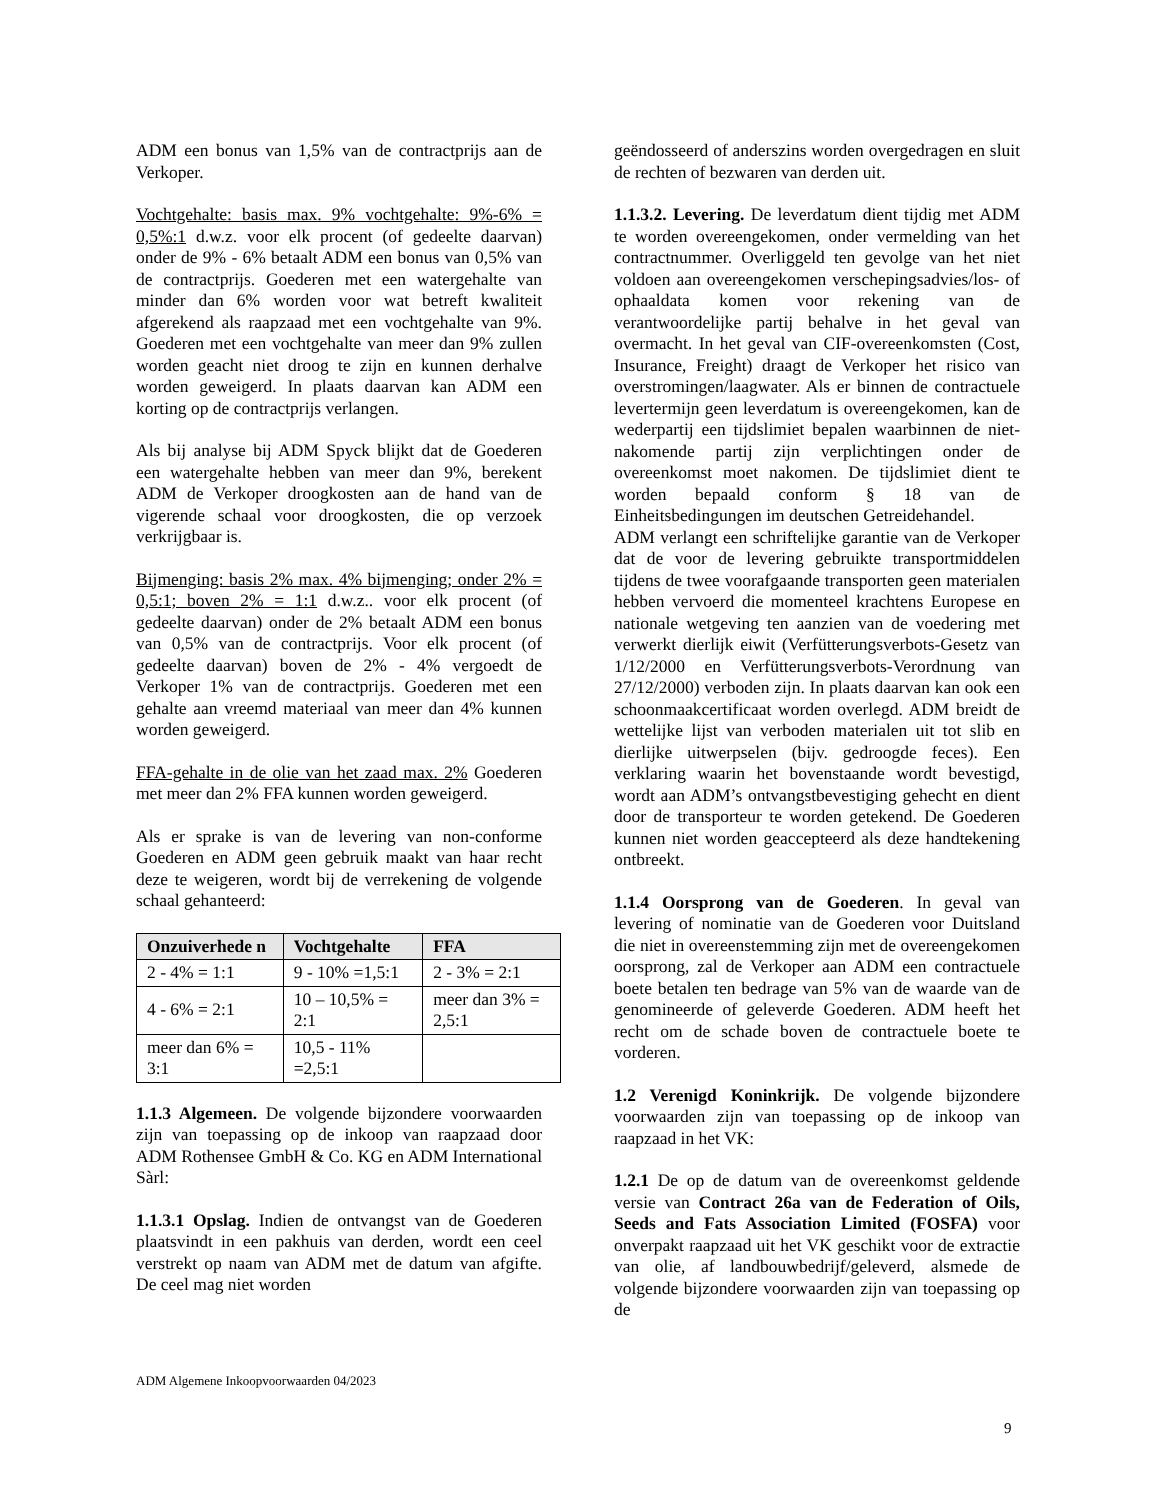ADM een bonus van 1,5% van de contractprijs aan de Verkoper.
Vochtgehalte: basis max. 9% vochtgehalte: 9%-6% = 0,5%:1 d.w.z. voor elk procent (of gedeelte daarvan) onder de 9% - 6% betaalt ADM een bonus van 0,5% van de contractprijs. Goederen met een watergehalte van minder dan 6% worden voor wat betreft kwaliteit afgerekend als raapzaad met een vochtgehalte van 9%. Goederen met een vochtgehalte van meer dan 9% zullen worden geacht niet droog te zijn en kunnen derhalve worden geweigerd. In plaats daarvan kan ADM een korting op de contractprijs verlangen.
Als bij analyse bij ADM Spyck blijkt dat de Goederen een watergehalte hebben van meer dan 9%, berekent ADM de Verkoper droogkosten aan de hand van de vigerende schaal voor droogkosten, die op verzoek verkrijgbaar is.
Bijmenging: basis 2% max. 4% bijmenging; onder 2% = 0,5:1; boven 2% = 1:1 d.w.z.. voor elk procent (of gedeelte daarvan) onder de 2% betaalt ADM een bonus van 0,5% van de contractprijs. Voor elk procent (of gedeelte daarvan) boven de 2% - 4% vergoedt de Verkoper 1% van de contractprijs. Goederen met een gehalte aan vreemd materiaal van meer dan 4% kunnen worden geweigerd.
FFA-gehalte in de olie van het zaad max. 2% Goederen met meer dan 2% FFA kunnen worden geweigerd.
Als er sprake is van de levering van non-conforme Goederen en ADM geen gebruik maakt van haar recht deze te weigeren, wordt bij de verrekening de volgende schaal gehanteerd:
| Onzuiverhede n | Vochtgehalte | FFA |
| --- | --- | --- |
| 2 - 4% = 1:1 | 9 - 10% =1,5:1 | 2 - 3% = 2:1 |
| 4 - 6% = 2:1 | 10 – 10,5% = 2:1 | meer dan 3% = 2,5:1 |
| meer dan 6% = 3:1 | 10,5 - 11% =2,5:1 | |
1.1.3 Algemeen. De volgende bijzondere voorwaarden zijn van toepassing op de inkoop van raapzaad door ADM Rothensee GmbH & Co. KG en ADM International Sàrl:
1.1.3.1 Opslag. Indien de ontvangst van de Goederen plaatsvindt in een pakhuis van derden, wordt een ceel verstrekt op naam van ADM met de datum van afgifte. De ceel mag niet worden
geëndosseerd of anderszins worden overgedragen en sluit de rechten of bezwaren van derden uit.
1.1.3.2. Levering. De leverdatum dient tijdig met ADM te worden overeengekomen, onder vermelding van het contractnummer. Overliggeld ten gevolge van het niet voldoen aan overeengekomen verschepingsadvies/los- of ophaaldata komen voor rekening van de verantwoordelijke partij behalve in het geval van overmacht. In het geval van CIF-overeenkomsten (Cost, Insurance, Freight) draagt de Verkoper het risico van overstromingen/laagwater. Als er binnen de contractuele levertermijn geen leverdatum is overeengekomen, kan de wederpartij een tijdslimiet bepalen waarbinnen de niet-nakomende partij zijn verplichtingen onder de overeenkomst moet nakomen. De tijdslimiet dient te worden bepaald conform § 18 van de Einheitsbedingungen im deutschen Getreidehandel.
ADM verlangt een schriftelijke garantie van de Verkoper dat de voor de levering gebruikte transportmiddelen tijdens de twee voorafgaande transporten geen materialen hebben vervoerd die momenteel krachtens Europese en nationale wetgeving ten aanzien van de voedering met verwerkt dierlijk eiwit (Verfütterungsverbots-Gesetz van 1/12/2000 en Verfütterungsverbots-Verordnung van 27/12/2000) verboden zijn. In plaats daarvan kan ook een schoonmaakcertificaat worden overlegd. ADM breidt de wettelijke lijst van verboden materialen uit tot slib en dierlijke uitwerpselen (bijv. gedroogde feces). Een verklaring waarin het bovenstaande wordt bevestigd, wordt aan ADM’s ontvangstbevestiging gehecht en dient door de transporteur te worden getekend. De Goederen kunnen niet worden geaccepteerd als deze handtekening ontbreekt.
1.1.4 Oorsprong van de Goederen. In geval van levering of nominatie van de Goederen voor Duitsland die niet in overeenstemming zijn met de overeengekomen oorsprong, zal de Verkoper aan ADM een contractuele boete betalen ten bedrage van 5% van de waarde van de genomineerde of geleverde Goederen. ADM heeft het recht om de schade boven de contractuele boete te vorderen.
1.2 Verenigd Koninkrijk. De volgende bijzondere voorwaarden zijn van toepassing op de inkoop van raapzaad in het VK:
1.2.1 De op de datum van de overeenkomst geldende versie van Contract 26a van de Federation of Oils, Seeds and Fats Association Limited (FOSFA) voor onverpakt raapzaad uit het VK geschikt voor de extractie van olie, af landbouwbedrijf/geleverd, alsmede de volgende bijzondere voorwaarden zijn van toepassing op de
ADM Algemene Inkoopvoorwaarden 04/2023
9